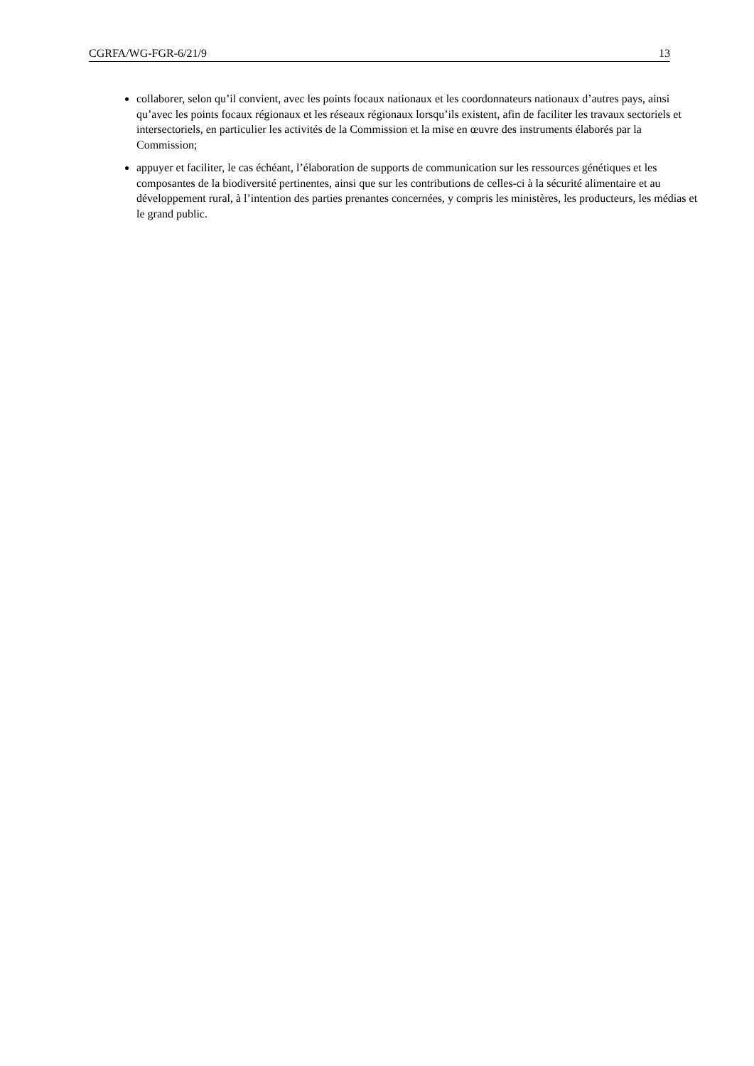CGRFA/WG-FGR-6/21/9 13
collaborer, selon qu’il convient, avec les points focaux nationaux et les coordonnateurs nationaux d’autres pays, ainsi qu’avec les points focaux régionaux et les réseaux régionaux lorsqu’ils existent, afin de faciliter les travaux sectoriels et intersectoriels, en particulier les activités de la Commission et la mise en œuvre des instruments élaborés par la Commission;
appuyer et faciliter, le cas échéant, l’élaboration de supports de communication sur les ressources génétiques et les composantes de la biodiversité pertinentes, ainsi que sur les contributions de celles-ci à la sécurité alimentaire et au développement rural, à l’intention des parties prenantes concernées, y compris les ministères, les producteurs, les médias et le grand public.